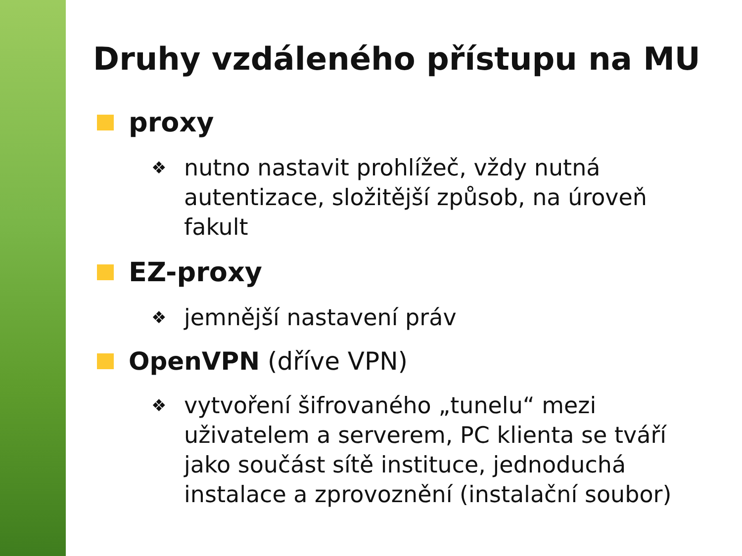Druhy vzdáleného přístupu na MU
proxy
❖ nutno nastavit prohlížeč, vždy nutná autentizace, složitější způsob, na úroveň fakult
EZ-proxy
❖ jemnější nastavení práv
OpenVPN (dříve VPN)
❖ vytvoření šifrovaného „tunelu“ mezi uživatelem a serverem, PC klienta se tváří jako součást sítě instituce, jednoduchá instalace a zprovoznění (instalační soubor)